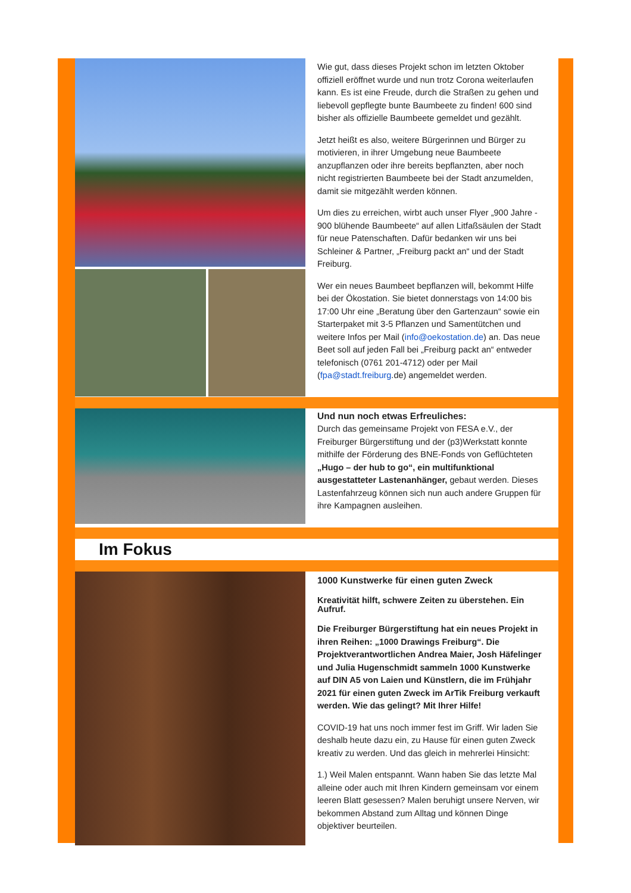Wie gut, dass dieses Projekt schon im letzten Oktober offiziell eröffnet wurde und nun trotz Corona weiterlaufen kann. Es ist eine Freude, durch die Straßen zu gehen und liebevoll gepflegte bunte Baumbeete zu finden! 600 sind bisher als offizielle Baumbeete gemeldet und gezählt.
Jetzt heißt es also, weitere Bürgerinnen und Bürger zu motivieren, in ihrer Umgebung neue Baumbeete anzupflanzen oder ihre bereits bepflanzten, aber noch nicht registrierten Baumbeete bei der Stadt anzumelden, damit sie mitgezählt werden können.
Um dies zu erreichen, wirbt auch unser Flyer „900 Jahre - 900 blühende Baumbeete“ auf allen Litfaßsäulen der Stadt für neue Patenschaften. Dafür bedanken wir uns bei Schleiner & Partner, „Freiburg packt an“ und der Stadt Freiburg.
Wer ein neues Baumbeet bepflanzen will, bekommt Hilfe bei der Ökostation. Sie bietet donnerstags von 14:00 bis 17:00 Uhr eine „Beratung über den Gartenzaun“ sowie ein Starterpaket mit 3-5 Pflanzen und Samentütchen und weitere Infos per Mail (info@oekostation.de) an. Das neue Beet soll auf jeden Fall bei „Freiburg packt an“ entweder telefonisch (0761 201-4712) oder per Mail (fpa@stadt.freiburg.de) angemeldet werden.
Und nun noch etwas Erfreuliches:
Durch das gemeinsame Projekt von FESA e.V., der Freiburger Bürgerstiftung und der (p3)Werkstatt konnte mithilfe der Förderung des BNE-Fonds von Geflüchteten „Hugo – der hub to go“, ein multifunktional ausgestatteter Lastenanhänger, gebaut werden. Dieses Lastenfahrzeug können sich nun auch andere Gruppen für ihre Kampagnen ausleihen.
Im Fokus
1000 Kunstwerke für einen guten Zweck
Kreativität hilft, schwere Zeiten zu überstehen. Ein Aufruf.
Die Freiburger Bürgerstiftung hat ein neues Projekt in ihren Reihen: „1000 Drawings Freiburg“. Die Projektverantwortlichen Andrea Maier, Josh Häfelinger und Julia Hugenschmidt sammeln 1000 Kunstwerke auf DIN A5 von Laien und Künstlern, die im Frühjahr 2021 für einen guten Zweck im ArTik Freiburg verkauft werden. Wie das gelingt? Mit Ihrer Hilfe!
COVID-19 hat uns noch immer fest im Griff. Wir laden Sie deshalb heute dazu ein, zu Hause für einen guten Zweck kreativ zu werden. Und das gleich in mehrerlei Hinsicht:
1.) Weil Malen entspannt. Wann haben Sie das letzte Mal alleine oder auch mit Ihren Kindern gemeinsam vor einem leeren Blatt gesessen? Malen beruhigt unsere Nerven, wir bekommen Abstand zum Alltag und können Dinge objektiver beurteilen.